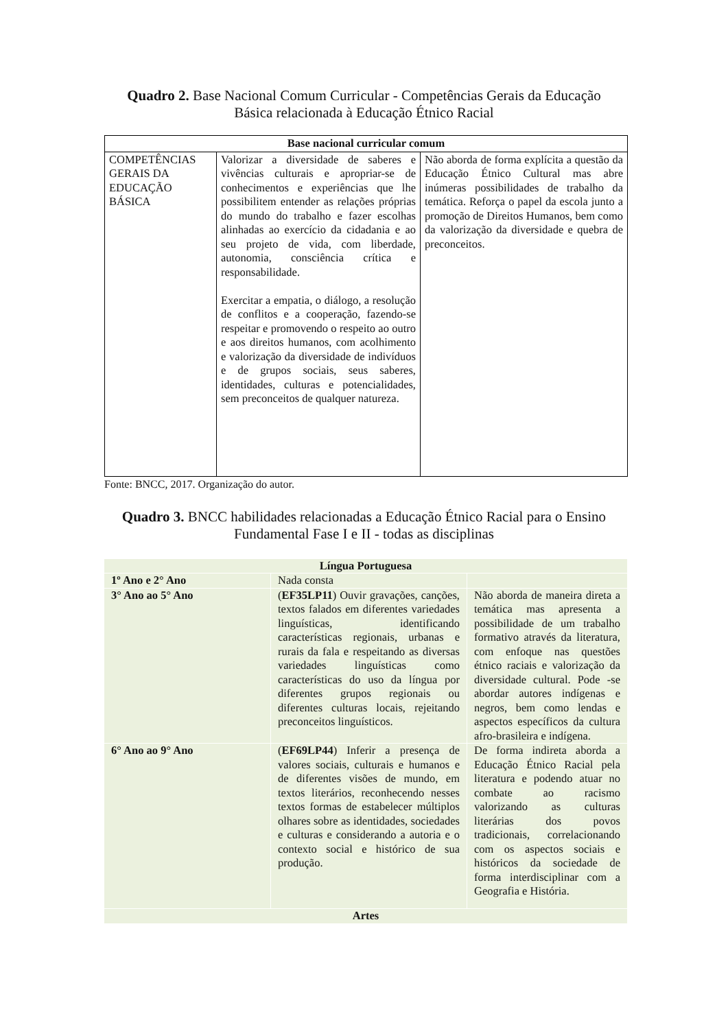Quadro 2. Base Nacional Comum Curricular - Competências Gerais da Educação
Básica relacionada à Educação Étnico Racial
| Base nacional curricular comum | | |
| --- | --- | --- |
| COMPETÊNCIAS GERAIS DA EDUCAÇÃO BÁSICA | Valorizar a diversidade de saberes e vivências culturais e apropriar-se de conhecimentos e experiências que lhe possibilitem entender as relações próprias do mundo do trabalho e fazer escolhas alinhadas ao exercício da cidadania e ao seu projeto de vida, com liberdade, autonomia, consciência crítica e responsabilidade. Exercitar a empatia, o diálogo, a resolução de conflitos e a cooperação, fazendo-se respeitar e promovendo o respeito ao outro e aos direitos humanos, com acolhimento e valorização da diversidade de indivíduos e de grupos sociais, seus saberes, identidades, culturas e potencialidades, sem preconceitos de qualquer natureza. | Não aborda de forma explícita a questão da Educação Étnico Cultural mas abre inúmeras possibilidades de trabalho da temática. Reforça o papel da escola junto a promoção de Direitos Humanos, bem como da valorização da diversidade e quebra de preconceitos. |
Fonte: BNCC, 2017. Organização do autor.
Quadro 3. BNCC habilidades relacionadas a Educação Étnico Racial para o Ensino
Fundamental Fase I e II - todas as disciplinas
| Língua Portuguesa | | |
| --- | --- | --- |
| 1º Ano e 2° Ano | Nada consta | |
| 3° Ano ao 5° Ano | ( EF35LP11 ) Ouvir gravações, canções, textos falados em diferentes variedades linguísticas, identificando características regionais, urbanas e rurais da fala e respeitando as diversas variedades linguísticas como características do uso da língua por diferentes grupos regionais ou diferentes culturas locais, rejeitando preconceitos linguísticos. | Não aborda de maneira direta a temática mas apresenta a possibilidade de um trabalho formativo através da literatura, com enfoque nas questões étnico raciais e valorização da diversidade cultural. Pode -se abordar autores indígenas e negros, bem como lendas e aspectos específicos da cultura afro-brasileira e indígena. |
| 6° Ano ao 9° Ano | ( EF69LP44 ) Inferir a presença de valores sociais, culturais e humanos e de diferentes visões de mundo, em textos literários, reconhecendo nesses textos formas de estabelecer múltiplos olhares sobre as identidades, sociedades e culturas e considerando a autoria e o contexto social e histórico de sua produção. | De forma indireta aborda a Educação Étnico Racial pela literatura e podendo atuar no combate ao racismo valorizando as culturas literárias dos povos tradicionais, correlacionando com os aspectos sociais e históricos da sociedade de forma interdisciplinar com a Geografia e História. |
| Artes | | |